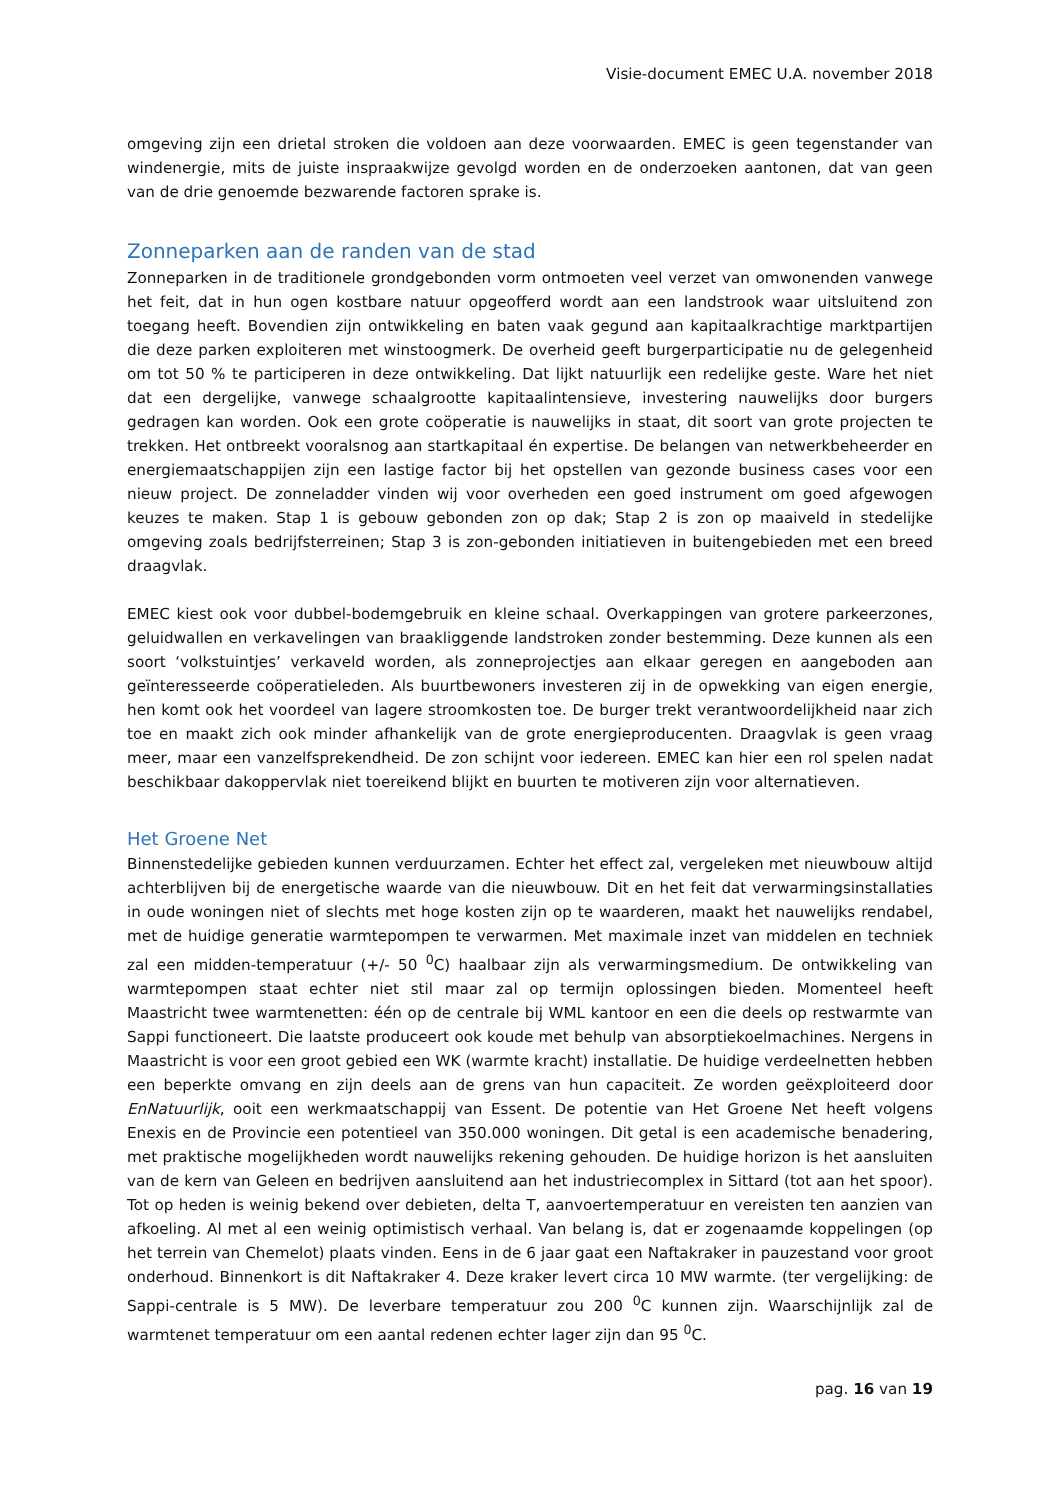Visie-document EMEC U.A. november 2018
omgeving zijn een drietal stroken die voldoen aan deze voorwaarden. EMEC is geen tegenstander van windenergie, mits de juiste inspraakwijze gevolgd worden en de onderzoeken aantonen, dat van geen van de drie genoemde bezwarende factoren sprake is.
Zonneparken aan de randen van de stad
Zonneparken in de traditionele grondgebonden vorm ontmoeten veel verzet van omwonenden vanwege het feit, dat in hun ogen kostbare natuur opgeofferd wordt aan een landstrook waar uitsluitend zon toegang heeft. Bovendien zijn ontwikkeling en baten vaak gegund aan kapitaalkrachtige marktpartijen die deze parken exploiteren met winstoogmerk. De overheid geeft burgerparticipatie nu de gelegenheid om tot 50 % te participeren in deze ontwikkeling. Dat lijkt natuurlijk een redelijke geste. Ware het niet dat een dergelijke, vanwege schaalgrootte kapitaalintensieve, investering nauwelijks door burgers gedragen kan worden. Ook een grote coöperatie is nauwelijks in staat, dit soort van grote projecten te trekken. Het ontbreekt vooralsnog aan startkapitaal én expertise. De belangen van netwerkbeheerder en energiemaatschappijen zijn een lastige factor bij het opstellen van gezonde business cases voor een nieuw project. De zonneladder vinden wij voor overheden een goed instrument om goed afgewogen keuzes te maken. Stap 1 is gebouw gebonden zon op dak; Stap 2 is zon op maaiveld in stedelijke omgeving zoals bedrijfsterreinen; Stap 3 is zon-gebonden initiatieven in buitengebieden met een breed draagvlak.
EMEC kiest ook voor dubbel-bodemgebruik en kleine schaal. Overkappingen van grotere parkeerzones, geluidwallen en verkavelingen van braakliggende landstroken zonder bestemming. Deze kunnen als een soort ‘volkstuintjes’ verkaveld worden, als zonneprojectjes aan elkaar geregen en aangeboden aan geïnteresseerde coöperatieleden. Als buurtbewoners investeren zij in de opwekking van eigen energie, hen komt ook het voordeel van lagere stroomkosten toe. De burger trekt verantwoordelijkheid naar zich toe en maakt zich ook minder afhankelijk van de grote energieproducenten. Draagvlak is geen vraag meer, maar een vanzelfsprekendheid. De zon schijnt voor iedereen. EMEC kan hier een rol spelen nadat beschikbaar dakoppervlak niet toereikend blijkt en buurten te motiveren zijn voor alternatieven.
Het Groene Net
Binnenstedelijke gebieden kunnen verduurzamen. Echter het effect zal, vergeleken met nieuwbouw altijd achterblijven bij de energetische waarde van die nieuwbouw. Dit en het feit dat verwarmingsinstallaties in oude woningen niet of slechts met hoge kosten zijn op te waarderen, maakt het nauwelijks rendabel, met de huidige generatie warmtepompen te verwarmen. Met maximale inzet van middelen en techniek zal een midden-temperatuur (+/- 50 <sup>0</sup>C) haalbaar zijn als verwarmingsmedium. De ontwikkeling van warmtepompen staat echter niet stil maar zal op termijn oplossingen bieden. Momenteel heeft Maastricht twee warmtenetten: één op de centrale bij WML kantoor en een die deels op restwarmte van Sappi functioneert. Die laatste produceert ook koude met behulp van absorptiekoelmachines. Nergens in Maastricht is voor een groot gebied een WK (warmte kracht) installatie. De huidige verdeelnetten hebben een beperkte omvang en zijn deels aan de grens van hun capaciteit. Ze worden geëxploiteerd door EnNatuurlijk, ooit een werkmaatschappij van Essent. De potentie van Het Groene Net heeft volgens Enexis en de Provincie een potentieel van 350.000 woningen. Dit getal is een academische benadering, met praktische mogelijkheden wordt nauwelijks rekening gehouden. De huidige horizon is het aansluiten van de kern van Geleen en bedrijven aansluitend aan het industriecomplex in Sittard (tot aan het spoor). Tot op heden is weinig bekend over debieten, delta T, aanvoertemperatuur en vereisten ten aanzien van afkoeling. Al met al een weinig optimistisch verhaal. Van belang is, dat er zogenaamde koppelingen (op het terrein van Chemelot) plaats vinden. Eens in de 6 jaar gaat een Naftakraker in pauzestand voor groot onderhoud. Binnenkort is dit Naftakraker 4. Deze kraker levert circa 10 MW warmte. (ter vergelijking: de Sappi-centrale is 5 MW). De leverbare temperatuur zou 200 <sup>0</sup>C kunnen zijn. Waarschijnlijk zal de warmtenet temperatuur om een aantal redenen echter lager zijn dan 95 <sup>0</sup>C.
pag. 16 van 19